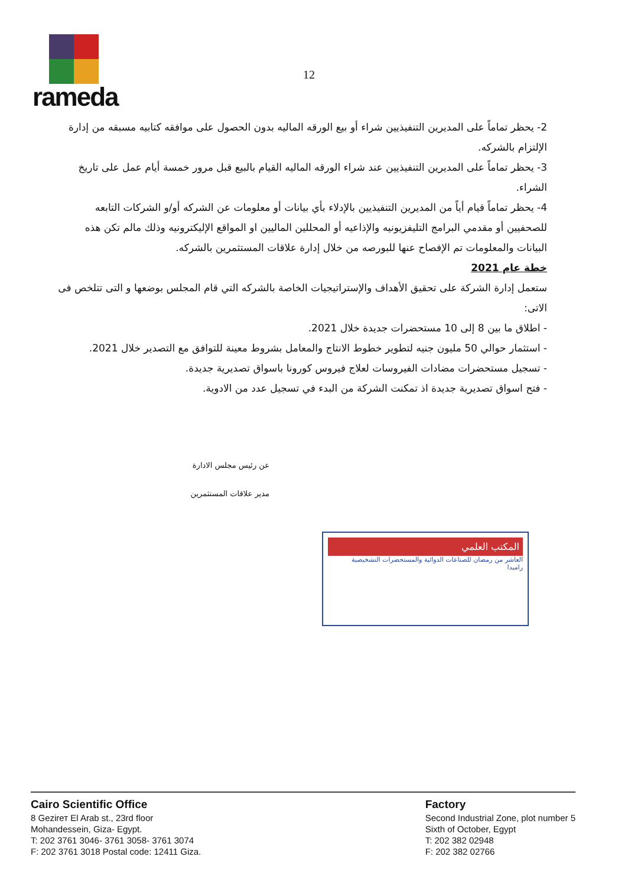rameda
12
2- يحظر تماماً على المديرين التنفيذيين شراء أو بيع الورقه الماليه بدون الحصول على موافقه كتابيه مسبقه من إدارة الإلتزام بالشركه.
3- يحظر تماماً على المديرين التنفيذيين عند شراء الورقه الماليه القيام بالبيع قبل مرور خمسة أيام عمل على تاريخ الشراء.
4- يحظر تماماً قيام أياً من المديرين التنفيذيين بالإدلاء بأي بيانات أو معلومات عن الشركه أو/و الشركات التابعه للصحفيين أو مقدمي البرامج التليفزيونيه والإذاعيه أو المحللين الماليين او المواقع الإليكترونيه وذلك مالم تكن هذه البيانات والمعلومات تم الإفصاح عنها للبورصه من خلال إدارة علاقات المستثمرين بالشركه.
خطة عام 2021
ستعمل إدارة الشركة على تحقيق الأهداف والإستراتيجيات الخاصة بالشركه التي قام المجلس بوضعها و التى تتلخص فى الاتى:
- اطلاق ما بين 8 إلى 10 مستحضرات جديدة خلال 2021.
- استثمار حوالي 50 مليون جنيه لتطوير خطوط الانتاج والمعامل بشروط معينة للتوافق مع التصدير خلال 2021.
- تسجيل مستحضرات مضادات الفيروسات لعلاج فيروس كورونا باسواق تصديرية جديدة.
- فتح اسواق تصديرية جديدة اذ تمكنت الشركة من البدء في تسجيل عدد من الادوية.
عن رئيس مجلس الادارة
مدير علاقات المستثمرين
المكتب العلمي
العاشر من رمضان للصناعات الدوائية والمستحضرات التشخيصية
راميدا
Cairo Scientific Office
8 Gezirет El Arab st., 23rd floor
Mohandessein, Giza- Egypt.
T: 202 3761 3046- 3761 3058- 3761 3074
F: 202 3761 3018 Postal code: 12411 Giza.
Factory
Second Industrial Zone, plot number 5
Sixth of October, Egypt
T: 202 382 02948
F: 202 382 02766